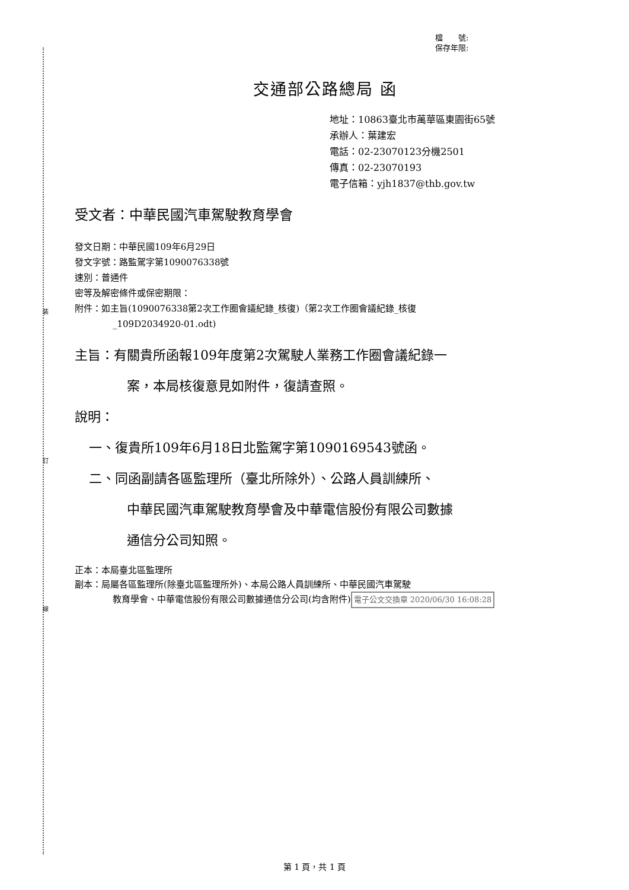裝
訂
線
檔　　號:
保存年限:
交通部公路總局 函
地址：10863臺北市萬華區東園街65號
承辦人：葉建宏
電話：02-23070123分機2501
傳真：02-23070193
電子信箱：yjh1837@thb.gov.tw
受文者：中華民國汽車駕駛教育學會
發文日期：中華民國109年6月29日
發文字號：路監駕字第1090076338號
速別：普通件
密等及解密條件或保密期限：
附件：如主旨(1090076338第2次工作圈會議紀錄_核復)（第2次工作圈會議紀錄_核復
_109D2034920-01.odt)
主旨：有關貴所函報109年度第2次駕駛人業務工作圈會議紀錄一
案，本局核復意見如附件，復請查照。
說明：
一、復貴所109年6月18日北監駕字第1090169543號函。
二、同函副請各區監理所（臺北所除外）、公路人員訓練所、
中華民國汽車駕駛教育學會及中華電信股份有限公司數據
通信分公司知照。
正本：本局臺北區監理所
副本：局屬各區監理所(除臺北區監理所外)、本局公路人員訓練所、中華民國汽車駕駛
教育學會、中華電信股份有限公司數據通信分公司(均含附件) 電子公文交換章 2020/06/30 16:08:28
第 1 頁，共 1 頁